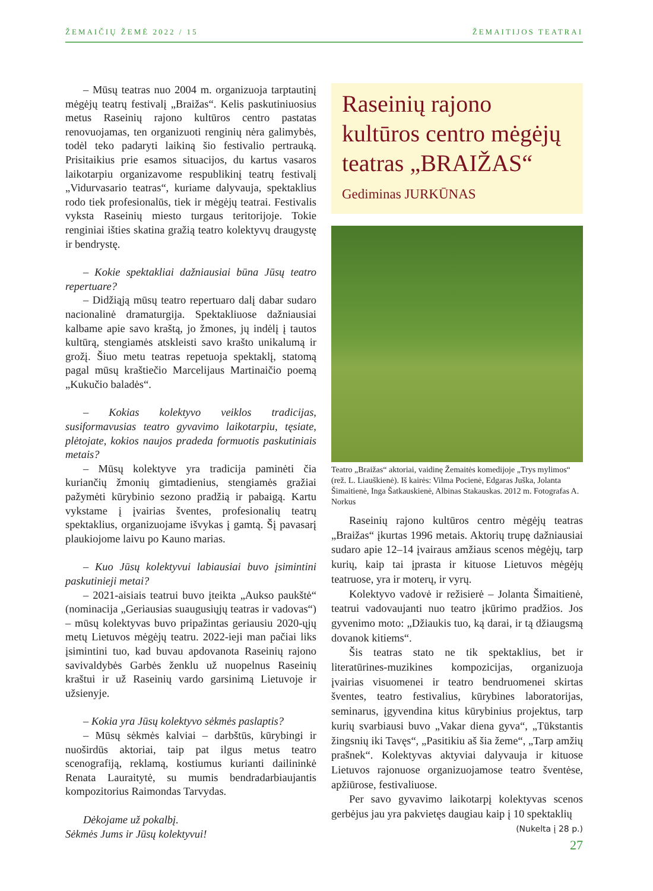ŽEMAIČIŲ ŽEMĖ 2022 / 15 ŽEMAITIJOS TEATRAI
– Mūsų teatras nuo 2004 m. organizuoja tarptautinį mėgėjų teatrų festivalį „Braižas“. Kelis paskutiniuosius metus Raseinių rajono kultūros centro pastatas renovuojamas, ten organizuoti renginių nėra galimybės, todėl teko padaryti laikiną šio festivalio pertrauką. Prisitaikius prie esamos situacijos, du kartus vasaros laikotarpiu organizavome respublikinį teatrų festivalį „Vidurvasario teatras“, kuriame dalyvauja, spektaklius rodo tiek profesionalūs, tiek ir mėgėjų teatrai. Festivalis vyksta Raseinių miesto turgaus teritorijoje. Tokie renginiai išties skatina gražią teatro kolektyvų draugystę ir bendrystę.
– Kokie spektakliai dažniausiai būna Jūsų teatro repertuare?
– Didžiąją mūsų teatro repertuaro dalį dabar sudaro nacionalinė dramaturgija. Spektakliuose dažniausiai kalbame apie savo kraštą, jo žmones, jų indėlį į tautos kultūrą, stengiamės atskleisti savo krašto unikalumą ir grožį. Šiuo metu teatras repetuoja spektaklį, statomą pagal mūsų kraštiečio Marcelijaus Martinaičio poemą „Kukučio baladės“.
– Kokias kolektyvo veiklos tradicijas, susiformavusias teatro gyvavimo laikotarpiu, tęsiate, plėtojate, kokios naujos pradeda formuotis paskutiniais metais?
– Mūsų kolektyve yra tradicija paminėti čia kuriančių žmonių gimtadienius, stengiamės gražiai pažymėti kūrybinio sezono pradžią ir pabaigą. Kartu vykstame į įvairias šventes, profesionalių teatrų spektaklius, organizuojame išvykas į gamtą. Šį pavasarį plaukiojome laivu po Kauno marias.
– Kuo Jūsų kolektyvui labiausiai buvo įsimintini paskutinieji metai?
– 2021-aisiais teatrui buvo įteikta „Aukso paukštė“ (nominacija „Geriausias suaugusiųjų teatras ir vadovas“) – mūsų kolektyvas buvo pripažintas geriausiu 2020-ųjų metų Lietuvos mėgėjų teatru. 2022-ieji man pačiai liks įsimintini tuo, kad buvau apdovanota Raseinių rajono savivaldybės Garbės ženklu už nuopelnus Raseinių kraštui ir už Raseinių vardo garsinimą Lietuvoje ir užsienyje.
– Kokia yra Jūsų kolektyvo sėkmės paslaptis?
– Mūsų sėkmės kalviai – darbštūs, kūrybingi ir nuoširdūs aktoriai, taip pat ilgus metus teatro scenografiją, reklamą, kostiumus kurianti dailininkė Renata Lauraitytė, su mumis bendradarbiaujantis kompozitorius Raimondas Tarvydas.
Dėkojame už pokalbį.
Sėkmės Jums ir Jūsų kolektyvui!
Raseinių rajono kultūros centro mėgėjų teatras „BRAIŽAS“
Gediminas JURKŪNAS
Teatro „Braižas“ aktoriai, vaidinę Žemaitės komedijoje „Trys mylimos“ (rež. L. Liauškienė). Iš kairės: Vilma Pocienė, Edgaras Juška, Jolanta Šimaitienė, Inga Šatkauskienė, Albinas Stakauskas. 2012 m. Fotografas A. Norkus
Raseinių rajono kultūros centro mėgėjų teatras „Braižas“ įkurtas 1996 metais. Aktorių trupę dažniausiai sudaro apie 12–14 įvairaus amžiaus scenos mėgėjų, tarp kurių, kaip tai įprasta ir kituose Lietuvos mėgėjų teatruose, yra ir moterų, ir vyrų.
Kolektyvo vadovė ir režisierė – Jolanta Šimaitienė, teatrui vadovaujanti nuo teatro įkūrimo pradžios. Jos gyvenimo moto: „Džiaukis tuo, ką darai, ir tą džiaugsmą dovanok kitiems“.
Šis teatras stato ne tik spektaklius, bet ir literatūrines-muzikines kompozicijas, organizuoja įvairias visuomenei ir teatro bendruomenei skirtas šventes, teatro festivalius, kūrybines laboratorijas, seminarus, įgyvendina kitus kūrybinius projektus, tarp kurių svarbiausi buvo „Vakar diena gyva“, „Tūkstantis žingsnių iki Tavęs“, „Pasitikiu aš šia žeme“, „Tarp amžių prašnek“. Kolektyvas aktyviai dalyvauja ir kituose Lietuvos rajonuose organizuojamose teatro šventėse, apžiūrose, festivaliuose.
Per savo gyvavimo laikotarpį kolektyvas scenos gerbėjus jau yra pakvietęs daugiau kaip į 10 spektaklių
(Nukelta į 28 p.)
27